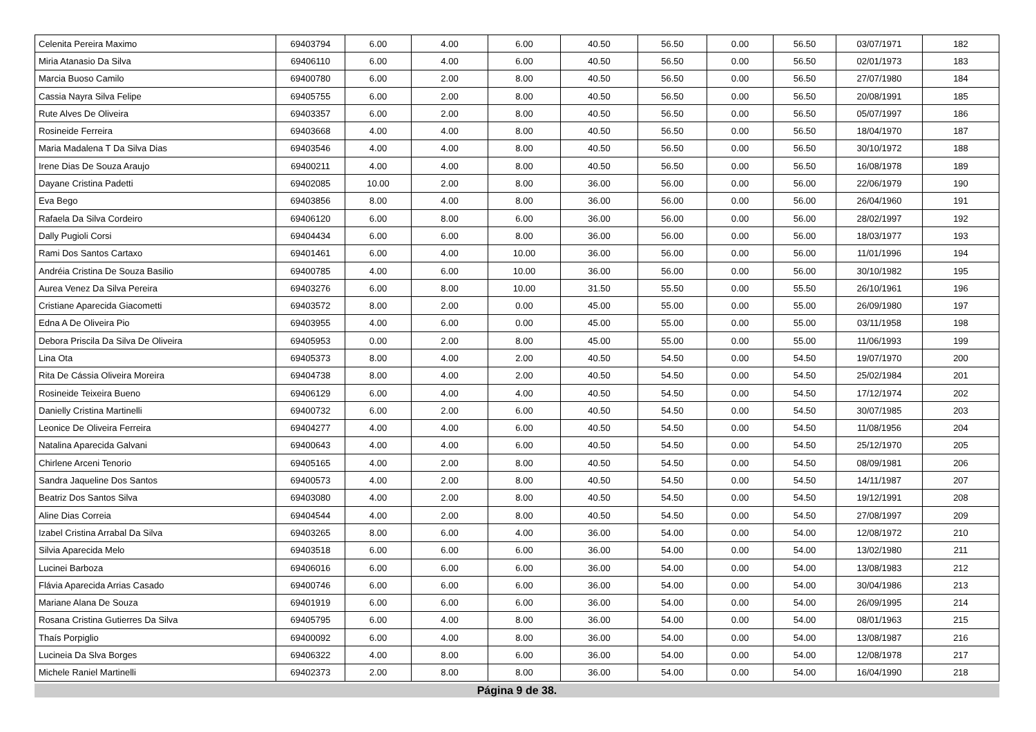| Celenita Pereira Maximo | 69403794 | 6.00 | 4.00 | 6.00 | 40.50 | 56.50 | 0.00 | 56.50 | 03/07/1971 | 182 |
| Miria Atanasio Da Silva | 69406110 | 6.00 | 4.00 | 6.00 | 40.50 | 56.50 | 0.00 | 56.50 | 02/01/1973 | 183 |
| Marcia Buoso Camilo | 69400780 | 6.00 | 2.00 | 8.00 | 40.50 | 56.50 | 0.00 | 56.50 | 27/07/1980 | 184 |
| Cassia Nayra Silva Felipe | 69405755 | 6.00 | 2.00 | 8.00 | 40.50 | 56.50 | 0.00 | 56.50 | 20/08/1991 | 185 |
| Rute Alves De Oliveira | 69403357 | 6.00 | 2.00 | 8.00 | 40.50 | 56.50 | 0.00 | 56.50 | 05/07/1997 | 186 |
| Rosineide Ferreira | 69403668 | 4.00 | 4.00 | 8.00 | 40.50 | 56.50 | 0.00 | 56.50 | 18/04/1970 | 187 |
| Maria Madalena T Da Silva Dias | 69403546 | 4.00 | 4.00 | 8.00 | 40.50 | 56.50 | 0.00 | 56.50 | 30/10/1972 | 188 |
| Irene Dias De Souza Araujo | 69400211 | 4.00 | 4.00 | 8.00 | 40.50 | 56.50 | 0.00 | 56.50 | 16/08/1978 | 189 |
| Dayane Cristina Padetti | 69402085 | 10.00 | 2.00 | 8.00 | 36.00 | 56.00 | 0.00 | 56.00 | 22/06/1979 | 190 |
| Eva Bego | 69403856 | 8.00 | 4.00 | 8.00 | 36.00 | 56.00 | 0.00 | 56.00 | 26/04/1960 | 191 |
| Rafaela Da Silva Cordeiro | 69406120 | 6.00 | 8.00 | 6.00 | 36.00 | 56.00 | 0.00 | 56.00 | 28/02/1997 | 192 |
| Dally Pugioli Corsi | 69404434 | 6.00 | 6.00 | 8.00 | 36.00 | 56.00 | 0.00 | 56.00 | 18/03/1977 | 193 |
| Rami Dos Santos Cartaxo | 69401461 | 6.00 | 4.00 | 10.00 | 36.00 | 56.00 | 0.00 | 56.00 | 11/01/1996 | 194 |
| Andréia Cristina De Souza Basilio | 69400785 | 4.00 | 6.00 | 10.00 | 36.00 | 56.00 | 0.00 | 56.00 | 30/10/1982 | 195 |
| Aurea Venez Da Silva Pereira | 69403276 | 6.00 | 8.00 | 10.00 | 31.50 | 55.50 | 0.00 | 55.50 | 26/10/1961 | 196 |
| Cristiane Aparecida Giacometti | 69403572 | 8.00 | 2.00 | 0.00 | 45.00 | 55.00 | 0.00 | 55.00 | 26/09/1980 | 197 |
| Edna A De Oliveira Pio | 69403955 | 4.00 | 6.00 | 0.00 | 45.00 | 55.00 | 0.00 | 55.00 | 03/11/1958 | 198 |
| Debora Priscila Da Silva De Oliveira | 69405953 | 0.00 | 2.00 | 8.00 | 45.00 | 55.00 | 0.00 | 55.00 | 11/06/1993 | 199 |
| Lina Ota | 69405373 | 8.00 | 4.00 | 2.00 | 40.50 | 54.50 | 0.00 | 54.50 | 19/07/1970 | 200 |
| Rita De Cássia Oliveira Moreira | 69404738 | 8.00 | 4.00 | 2.00 | 40.50 | 54.50 | 0.00 | 54.50 | 25/02/1984 | 201 |
| Rosineide Teixeira Bueno | 69406129 | 6.00 | 4.00 | 4.00 | 40.50 | 54.50 | 0.00 | 54.50 | 17/12/1974 | 202 |
| Danielly Cristina Martinelli | 69400732 | 6.00 | 2.00 | 6.00 | 40.50 | 54.50 | 0.00 | 54.50 | 30/07/1985 | 203 |
| Leonice De Oliveira Ferreira | 69404277 | 4.00 | 4.00 | 6.00 | 40.50 | 54.50 | 0.00 | 54.50 | 11/08/1956 | 204 |
| Natalina Aparecida Galvani | 69400643 | 4.00 | 4.00 | 6.00 | 40.50 | 54.50 | 0.00 | 54.50 | 25/12/1970 | 205 |
| Chirlene Arceni Tenorio | 69405165 | 4.00 | 2.00 | 8.00 | 40.50 | 54.50 | 0.00 | 54.50 | 08/09/1981 | 206 |
| Sandra Jaqueline Dos Santos | 69400573 | 4.00 | 2.00 | 8.00 | 40.50 | 54.50 | 0.00 | 54.50 | 14/11/1987 | 207 |
| Beatriz Dos Santos Silva | 69403080 | 4.00 | 2.00 | 8.00 | 40.50 | 54.50 | 0.00 | 54.50 | 19/12/1991 | 208 |
| Aline Dias Correia | 69404544 | 4.00 | 2.00 | 8.00 | 40.50 | 54.50 | 0.00 | 54.50 | 27/08/1997 | 209 |
| Izabel Cristina Arrabal Da Silva | 69403265 | 8.00 | 6.00 | 4.00 | 36.00 | 54.00 | 0.00 | 54.00 | 12/08/1972 | 210 |
| Silvia Aparecida Melo | 69403518 | 6.00 | 6.00 | 6.00 | 36.00 | 54.00 | 0.00 | 54.00 | 13/02/1980 | 211 |
| Lucinei Barboza | 69406016 | 6.00 | 6.00 | 6.00 | 36.00 | 54.00 | 0.00 | 54.00 | 13/08/1983 | 212 |
| Flávia Aparecida Arrias Casado | 69400746 | 6.00 | 6.00 | 6.00 | 36.00 | 54.00 | 0.00 | 54.00 | 30/04/1986 | 213 |
| Mariane Alana De Souza | 69401919 | 6.00 | 6.00 | 6.00 | 36.00 | 54.00 | 0.00 | 54.00 | 26/09/1995 | 214 |
| Rosana Cristina Gutierres Da Silva | 69405795 | 6.00 | 4.00 | 8.00 | 36.00 | 54.00 | 0.00 | 54.00 | 08/01/1963 | 215 |
| Thaís Porpiglio | 69400092 | 6.00 | 4.00 | 8.00 | 36.00 | 54.00 | 0.00 | 54.00 | 13/08/1987 | 216 |
| Lucineia Da Slva Borges | 69406322 | 4.00 | 8.00 | 6.00 | 36.00 | 54.00 | 0.00 | 54.00 | 12/08/1978 | 217 |
| Michele Raniel Martinelli | 69402373 | 2.00 | 8.00 | 8.00 | 36.00 | 54.00 | 0.00 | 54.00 | 16/04/1990 | 218 |
Página 9 de 38.